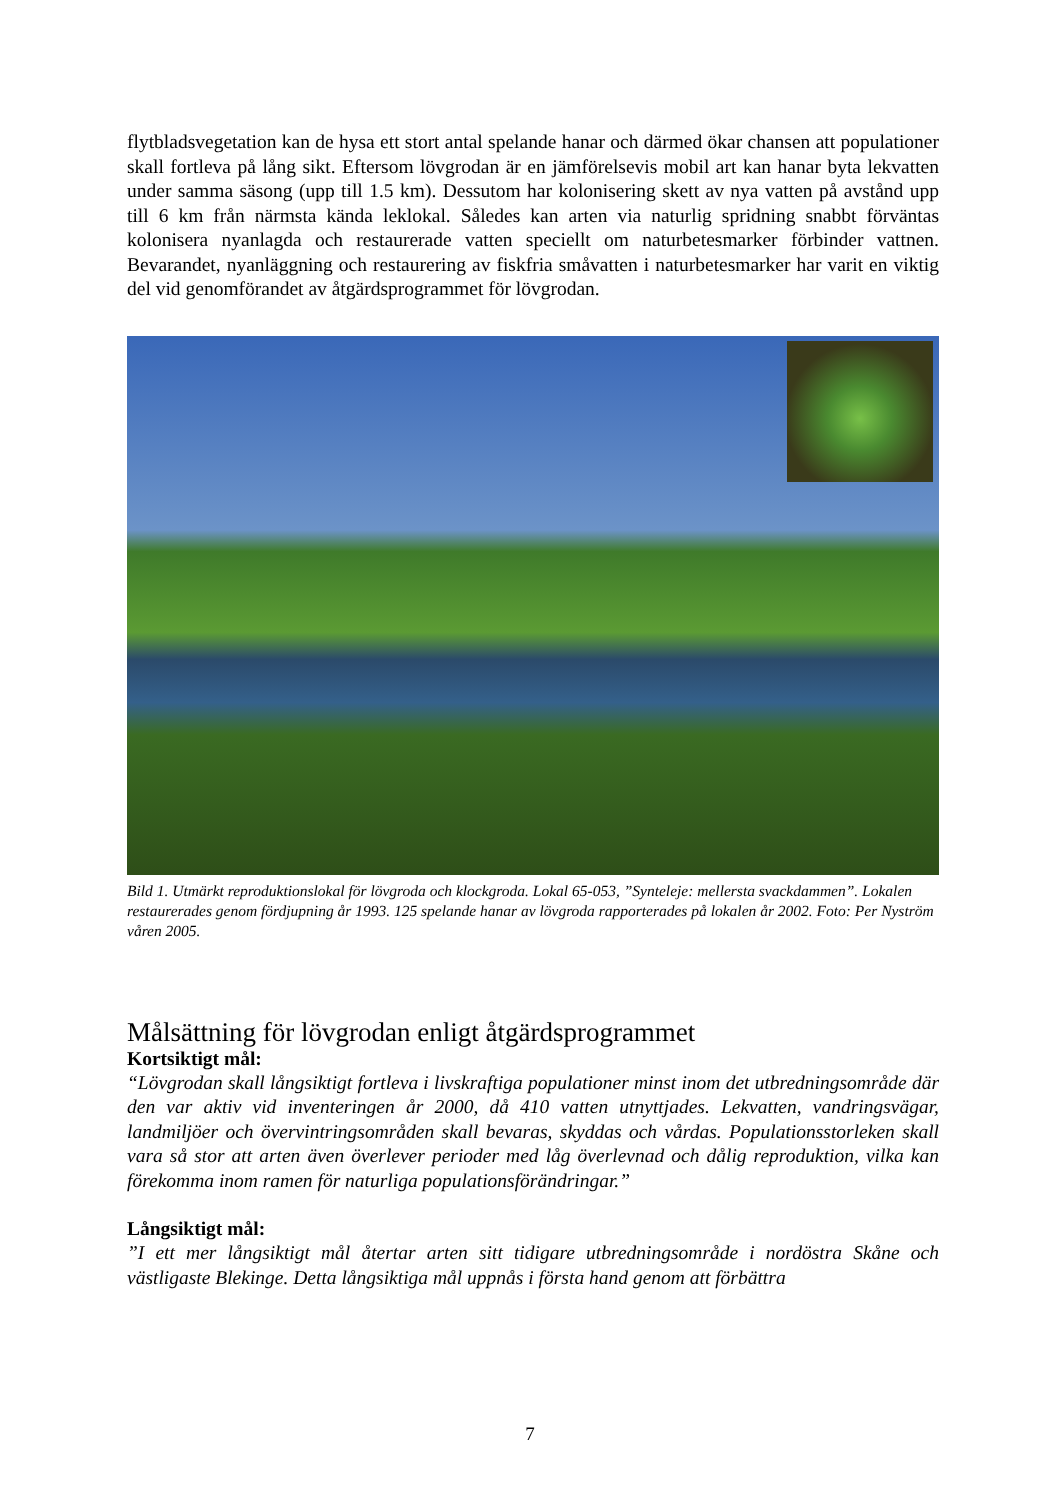flytbladsvegetation kan de hysa ett stort antal spelande hanar och därmed ökar chansen att populationer skall fortleva på lång sikt. Eftersom lövgrodan är en jämförelsevis mobil art kan hanar byta lekvatten under samma säsong (upp till 1.5 km). Dessutom har kolonisering skett av nya vatten på avstånd upp till 6 km från närmsta kända leklokal. Således kan arten via naturlig spridning snabbt förväntas kolonisera nyanlagda och restaurerade vatten speciellt om naturbetesmarker förbinder vattnen. Bevarandet, nyanläggning och restaurering av fiskfria småvatten i naturbetesmarker har varit en viktig del vid genomförandet av åtgärdsprogrammet för lövgrodan.
Bild 1. Utmärkt reproduktionslokal för lövgroda och klockgroda. Lokal 65-053, ”Synteleje: mellersta svackdammen”. Lokalen restaurerades genom fördjupning år 1993. 125 spelande hanar av lövgroda rapporterades på lokalen år 2002. Foto: Per Nyström våren 2005.
Målsättning för lövgrodan enligt åtgärdsprogrammet
Kortsiktigt mål:
“Lövgrodan skall långsiktigt fortleva i livskraftiga populationer minst inom det utbredningsområde där den var aktiv vid inventeringen år 2000, då 410 vatten utnyttjades. Lekvatten, vandringsvägar, landmiljöer och övervintringsområden skall bevaras, skyddas och vårdas. Populationsstorleken skall vara så stor att arten även överlever perioder med låg överlevnad och dålig reproduktion, vilka kan förekomma inom ramen för naturliga populationsförändringar.”
Långsiktigt mål:
”I ett mer långsiktigt mål återtar arten sitt tidigare utbredningsområde i nordöstra Skåne och västligaste Blekinge. Detta långsiktiga mål uppnås i första hand genom att förbättra
7